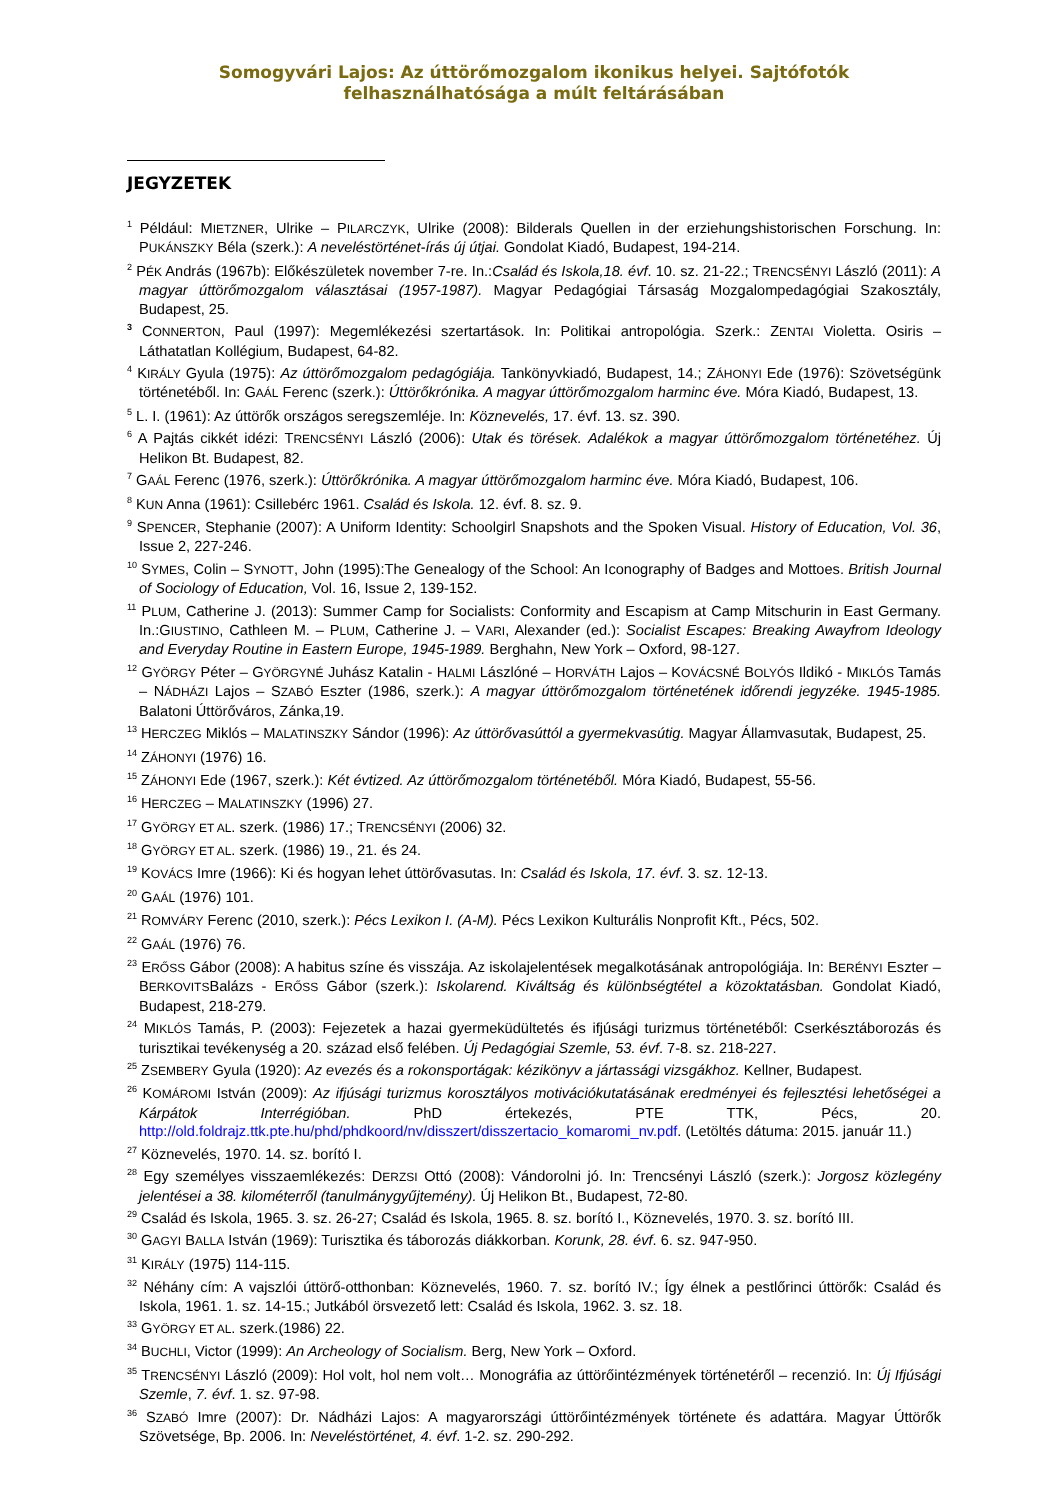Somogyvári Lajos: Az úttörőmozgalom ikonikus helyei. Sajtófotók felhasználhatósága a múlt feltárásában
JEGYZETEK
<sup>1</sup> Például: MIETZNER, Ulrike – PILARCZYK, Ulrike (2008): Bilderals Quellen in der erziehungshistorischen Forschung. In: PUKÁNSZKY Béla (szerk.): A neveléstörténet-írás új útjai. Gondolat Kiadó, Budapest, 194-214.
<sup>2</sup> PÉK András (1967b): Előkészületek november 7-re. In.:Család és Iskola,18. évf. 10. sz. 21-22.; TRENCSÉNYI László (2011): A magyar úttörőmozgalom választásai (1957-1987). Magyar Pedagógiai Társaság Mozgalompedagógiai Szakosztály, Budapest, 25.
<sup>3</sup> CONNERTON, Paul (1997): Megemlékezési szertartások. In: Politikai antropológia. Szerk.: ZENTAI Violetta. Osiris – Láthatatlan Kollégium, Budapest, 64-82.
<sup>4</sup> KIRÁLY Gyula (1975): Az úttörőmozgalom pedagógiája. Tankönyvkiadó, Budapest, 14.; ZÁHONYI Ede (1976): Szövetségünk történetéből. In: GAÁL Ferenc (szerk.): Úttörőkrónika. A magyar úttörőmozgalom harminc éve. Móra Kiadó, Budapest, 13.
<sup>5</sup> L. I. (1961): Az úttörők országos seregszemléje. In: Köznevelés, 17. évf. 13. sz. 390.
<sup>6</sup> A Pajtás cikkét idézi: TRENCSÉNYI László (2006): Utak és törések. Adalékok a magyar úttörőmozgalom történetéhez. Új Helikon Bt. Budapest, 82.
<sup>7</sup> GAÁL Ferenc (1976, szerk.): Úttörőkrónika. A magyar úttörőmozgalom harminc éve. Móra Kiadó, Budapest, 106.
<sup>8</sup> KUN Anna (1961): Csillebérc 1961. Család és Iskola. 12. évf. 8. sz. 9.
<sup>9</sup> SPENCER, Stephanie (2007): A Uniform Identity: Schoolgirl Snapshots and the Spoken Visual. History of Education, Vol. 36, Issue 2, 227-246.
<sup>10</sup> SYMES, Colin – SYNOTT, John (1995):The Genealogy of the School: An Iconography of Badges and Mottoes. British Journal of Sociology of Education, Vol. 16, Issue 2, 139-152.
<sup>11</sup> PLUM, Catherine J. (2013): Summer Camp for Socialists: Conformity and Escapism at Camp Mitschurin in East Germany. In.:GIUSTINO, Cathleen M. – PLUM, Catherine J. – VARI, Alexander (ed.): Socialist Escapes: Breaking Awayfrom Ideology and Everyday Routine in Eastern Europe, 1945-1989. Berghahn, New York – Oxford, 98-127.
<sup>12</sup> GYÖRGY Péter – GYÖRGYNÉ Juhász Katalin - HALMI Lászlóné – HORVÁTH Lajos – KOVÁCSNÉ BOLYÓS Ildikó - MIKLÓS Tamás – NÁDHÁZI Lajos – SZABÓ Eszter (1986, szerk.): A magyar úttörőmozgalom történetének időrendi jegyzéke. 1945-1985. Balatoni Úttörőváros, Zánka,19.
<sup>13</sup> HERCZEG Miklós – MALATINSZKY Sándor (1996): Az úttörővasúttól a gyermekvasútig. Magyar Államvasutak, Budapest, 25.
<sup>14</sup> ZÁHONYI (1976) 16.
<sup>15</sup> ZÁHONYI Ede (1967, szerk.): Két évtized. Az úttörőmozgalom történetéből. Móra Kiadó, Budapest, 55-56.
<sup>16</sup> HERCZEG – MALATINSZKY (1996) 27.
<sup>17</sup> GYÖRGY ET AL. szerk. (1986) 17.; TRENCSÉNYI (2006) 32.
<sup>18</sup> GYÖRGY ET AL. szerk. (1986) 19., 21. és 24.
<sup>19</sup> KOVÁCS Imre (1966): Ki és hogyan lehet úttörővasutas. In: Család és Iskola, 17. évf. 3. sz. 12-13.
<sup>20</sup> GAÁL (1976) 101.
<sup>21</sup> ROMVÁRY Ferenc (2010, szerk.): Pécs Lexikon I. (A-M). Pécs Lexikon Kulturális Nonprofit Kft., Pécs, 502.
<sup>22</sup> GAÁL (1976) 76.
<sup>23</sup> ERŐSS Gábor (2008): A habitus színe és visszája. Az iskolajelentések megalkotásának antropológiája. In: BERÉNYI Eszter – BERKOVITSBalázs - ERŐSS Gábor (szerk.): Iskolarend. Kiváltság és különbségtétel a közoktatásban. Gondolat Kiadó, Budapest, 218-279.
<sup>24</sup> MIKLÓS Tamás, P. (2003): Fejezetek a hazai gyermeküdültetés és ifjúsági turizmus történetéből: Cserkésztáborozás és turisztikai tevékenység a 20. század első felében. Új Pedagógiai Szemle, 53. évf. 7-8. sz. 218-227.
<sup>25</sup> ZSEMBERY Gyula (1920): Az evezés és a rokonsportágak: kézikönyv a jártassági vizsgákhoz. Kellner, Budapest.
<sup>26</sup> KOMÁROMI István (2009): Az ifjúsági turizmus korosztályos motivációkutatásának eredményei és fejlesztési lehetőségei a Kárpátok Interrégióban. PhD értekezés, PTE TTK, Pécs, 20. http://old.foldrajz.ttk.pte.hu/phd/phdkoord/nv/disszert/disszertacio_komaromi_nv.pdf. (Letöltés dátuma: 2015. január 11.)
<sup>27</sup> Köznevelés, 1970. 14. sz. borító I.
<sup>28</sup> Egy személyes visszaemlékezés: DERZSI Ottó (2008): Vándorolni jó. In: Trencsényi László (szerk.): Jorgosz közlegény jelentései a 38. kilométerről (tanulmánygyűjtemény). Új Helikon Bt., Budapest, 72-80.
<sup>29</sup> Család és Iskola, 1965. 3. sz. 26-27; Család és Iskola, 1965. 8. sz. borító I., Köznevelés, 1970. 3. sz. borító III.
<sup>30</sup> GAGYI BALLA István (1969): Turisztika és táborozás diákkorban. Korunk, 28. évf. 6. sz. 947-950.
<sup>31</sup> KIRÁLY (1975) 114-115.
<sup>32</sup> Néhány cím: A vajszlói úttörő-otthonban: Köznevelés, 1960. 7. sz. borító IV.; Így élnek a pestlőrinci úttörők: Család és Iskola, 1961. 1. sz. 14-15.; Jutkából örsvezető lett: Család és Iskola, 1962. 3. sz. 18.
<sup>33</sup> GYÖRGY ET AL. szerk.(1986) 22.
<sup>34</sup> BUCHLI, Victor (1999): An Archeology of Socialism. Berg, New York – Oxford.
<sup>35</sup> TRENCSÉNYI László (2009): Hol volt, hol nem volt… Monográfia az úttörőintézmények történetéről – recenzió. In: Új Ifjúsági Szemle, 7. évf. 1. sz. 97-98.
<sup>36</sup> SZABÓ Imre (2007): Dr. Nádházi Lajos: A magyarországi úttörőintézmények története és adattára. Magyar Úttörők Szövetsége, Bp. 2006. In: Neveléstörténet, 4. évf. 1-2. sz. 290-292.